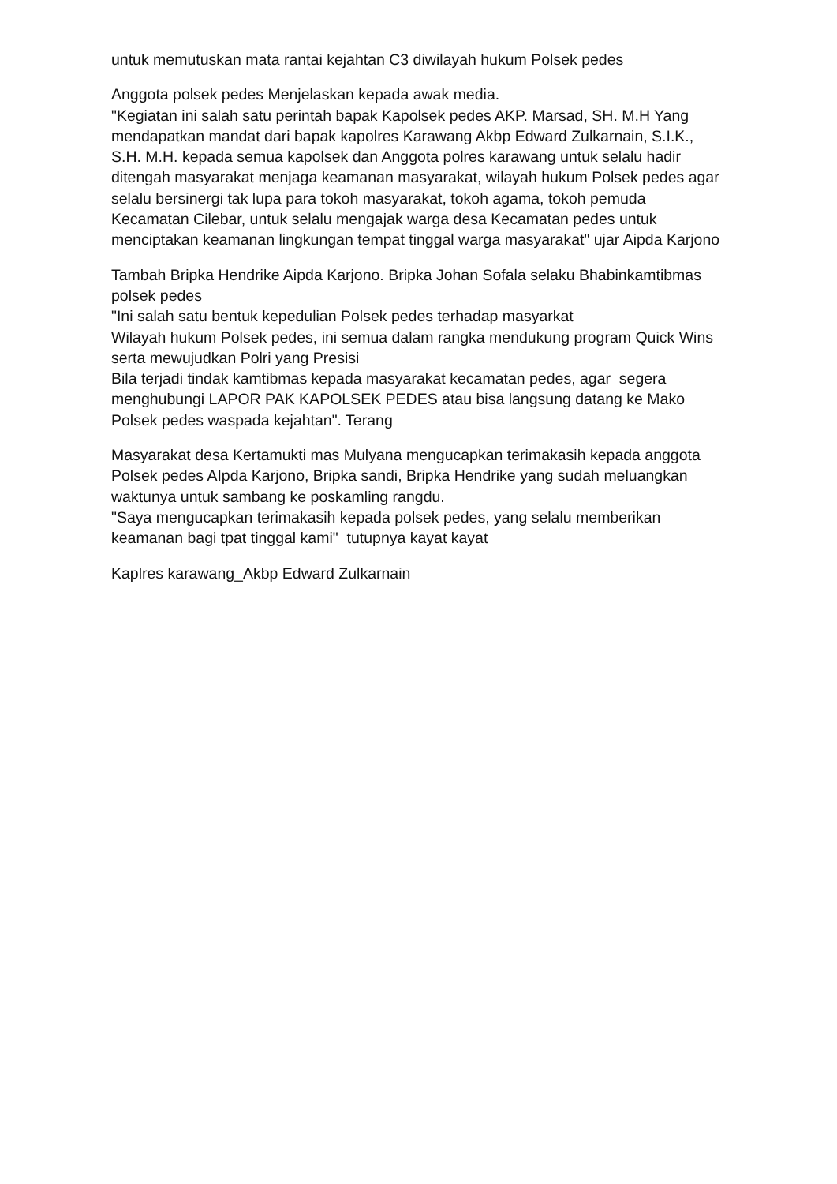untuk memutuskan mata rantai kejahtan C3 diwilayah hukum Polsek pedes
Anggota polsek pedes Menjelaskan kepada awak media.
"Kegiatan ini salah satu perintah bapak Kapolsek pedes AKP. Marsad, SH. M.H Yang mendapatkan mandat dari bapak kapolres Karawang Akbp Edward Zulkarnain, S.I.K., S.H. M.H. kepada semua kapolsek dan Anggota polres karawang untuk selalu hadir ditengah masyarakat menjaga keamanan masyarakat, wilayah hukum Polsek pedes agar selalu bersinergi tak lupa para tokoh masyarakat, tokoh agama, tokoh pemuda Kecamatan Cilebar, untuk selalu mengajak warga desa Kecamatan pedes untuk menciptakan keamanan lingkungan tempat tinggal warga masyarakat" ujar Aipda Karjono
Tambah Bripka Hendrike Aipda Karjono. Bripka Johan Sofala selaku Bhabinkamtibmas polsek pedes
"Ini salah satu bentuk kepedulian Polsek pedes terhadap masyarkat
Wilayah hukum Polsek pedes, ini semua dalam rangka mendukung program Quick Wins serta mewujudkan Polri yang Presisi
Bila terjadi tindak kamtibmas kepada masyarakat kecamatan pedes, agar segera menghubungi LAPOR PAK KAPOLSEK PEDES atau bisa langsung datang ke Mako Polsek pedes waspada kejahtan". Terang
Masyarakat desa Kertamukti mas Mulyana mengucapkan terimakasih kepada anggota Polsek pedes AIpda Karjono, Bripka sandi, Bripka Hendrike yang sudah meluangkan waktunya untuk sambang ke poskamling rangdu.
"Saya mengucapkan terimakasih kepada polsek pedes, yang selalu memberikan keamanan bagi tpat tinggal kami" tutupnya kayat kayat
Kaplres karawang_Akbp Edward Zulkarnain